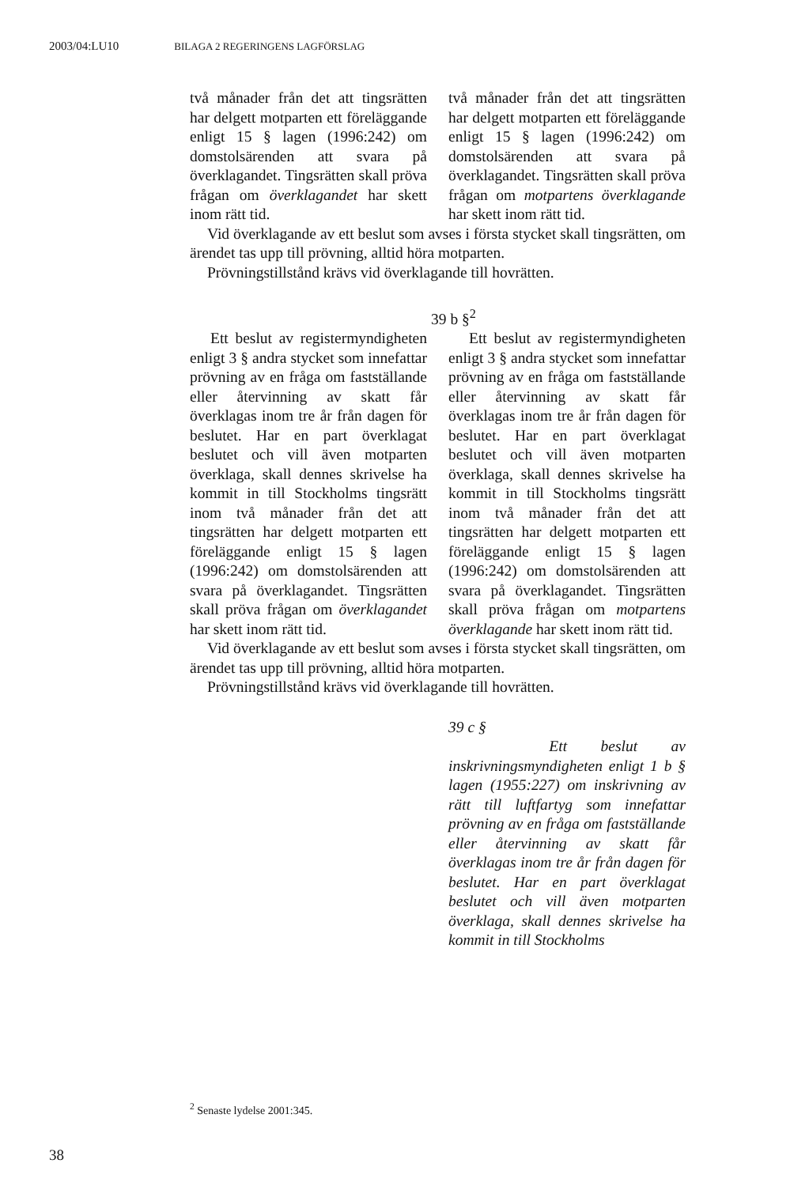2003/04:LU10 BILAGA 2 REGERINGENS LAGFÖRSLAG
två månader från det att tingsrätten har delgett motparten ett föreläggande enligt 15 § lagen (1996:242) om domstolsärenden att svara på överklagandet. Tingsrätten skall pröva frågan om överklagandet har skett inom rätt tid.
två månader från det att tingsrätten har delgett motparten ett föreläggande enligt 15 § lagen (1996:242) om domstolsärenden att svara på överklagandet. Tingsrätten skall pröva frågan om motpartens överklagande har skett inom rätt tid.
Vid överklagande av ett beslut som avses i första stycket skall tingsrätten, om ärendet tas upp till prövning, alltid höra motparten.
Prövningstillstånd krävs vid överklagande till hovrätten.
39 b §<sup>2</sup>
Ett beslut av registermyndigheten enligt 3 § andra stycket som innefattar prövning av en fråga om fastställande eller återvinning av skatt får överklagas inom tre år från dagen för beslutet. Har en part överklagat beslutet och vill även motparten överklaga, skall dennes skrivelse ha kommit in till Stockholms tingsrätt inom två månader från det att tingsrätten har delgett motparten ett föreläggande enligt 15 § lagen (1996:242) om domstolsärenden att svara på överklagandet. Tingsrätten skall pröva frågan om överklagandet har skett inom rätt tid.
Ett beslut av registermyndigheten enligt 3 § andra stycket som innefattar prövning av en fråga om fastställande eller återvinning av skatt får överklagas inom tre år från dagen för beslutet. Har en part överklagat beslutet och vill även motparten överklaga, skall dennes skrivelse ha kommit in till Stockholms tingsrätt inom två månader från det att tingsrätten har delgett motparten ett föreläggande enligt 15 § lagen (1996:242) om domstolsärenden att svara på överklagandet. Tingsrätten skall pröva frågan om motpartens överklagande har skett inom rätt tid.
Vid överklagande av ett beslut som avses i första stycket skall tingsrätten, om ärendet tas upp till prövning, alltid höra motparten.
Prövningstillstånd krävs vid överklagande till hovrätten.
39 c §
Ett beslut av inskrivningsmyndigheten enligt 1 b § lagen (1955:227) om inskrivning av rätt till luftfartyg som innefattar prövning av en fråga om fastställande eller återvinning av skatt får överklagas inom tre år från dagen för beslutet. Har en part överklagat beslutet och vill även motparten överklaga, skall dennes skrivelse ha kommit in till Stockholms
<sup>2</sup> Senaste lydelse 2001:345.
38